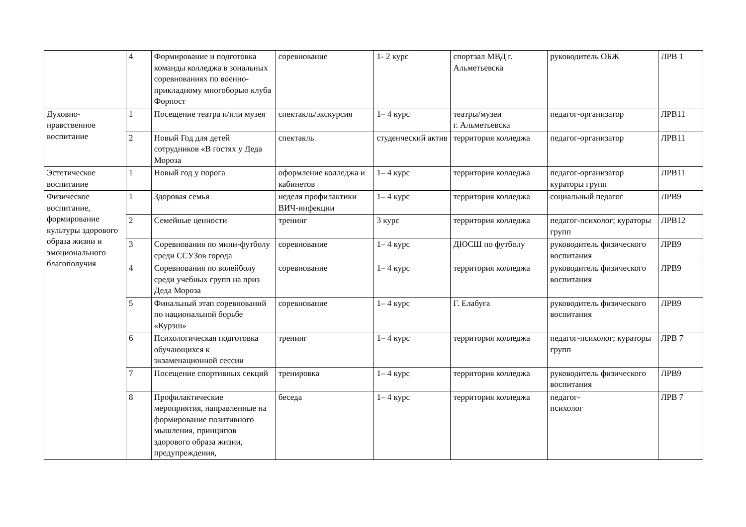| | 4 | Формирование и подготовка команды колледжа в зональных соревнованиях по военно-прикладному многоборью клуба Форпост | соревнование | 1- 2 курс | спортзал МВД г. Альметьевска | руководитель ОБЖ | ЛРВ 1 |
| Духовно-нравственное воспитание | 1 | Посещение театра и/или музея | спектакль/экскурсия | 1– 4 курс | театры/музеи г. Альметьевска | педагог-организатор | ЛРВ11 |
| | 2 | Новый Год для детей сотрудников «В гостях у Деда Мороза | спектакль | студенческий актив | территория колледжа | педагог-организатор | ЛРВ11 |
| Эстетическое воспитание | 1 | Новый год у порога | оформление колледжа и кабинетов | 1– 4 курс | территория колледжа | педагог-организатор кураторы групп | ЛРВ11 |
| Физическое воспитание, формирование культуры здорового образа жизни и эмоционального благополучия | 1 | Здоровая семья | неделя профилактики ВИЧ-инфекции | 1– 4 курс | территория колледжа | социальный педагог | ЛРВ9 |
| | 2 | Семейные ценности | тренинг | 3 курс | территория колледжа | педагог-психолог; кураторы групп | ЛРВ12 |
| | 3 | Соревнования по мини-футболу среди ССУЗов города | соревнование | 1– 4 курс | ДЮСШ по футболу | руководитель физического воспитания | ЛРВ9 |
| | 4 | Соревнования по волейболу среди учебных групп на приз Деда Мороза | соревнование | 1– 4 курс | территория колледжа | руководитель физического воспитания | ЛРВ9 |
| | 5 | Финальный этап соревнований по национальной борьбе «Курэш» | соревнование | 1– 4 курс | Г. Елабуга | руководитель физического воспитания | ЛРВ9 |
| | 6 | Психологическая подготовка обучающихся к экзаменационной сессии | тренинг | 1– 4 курс | территория колледжа | педагог-психолог; кураторы групп | ЛРВ 7 |
| | 7 | Посещение спортивных секций | тренировка | 1– 4 курс | территория колледжа | руководитель физического воспитания | ЛРВ9 |
| | 8 | Профилактические мероприятия, направленные на формирование позитивного мышления, принципов здорового образа жизни, предупреждения, | беседа | 1– 4 курс | территория колледжа | педагог- психолог | ЛРВ 7 |